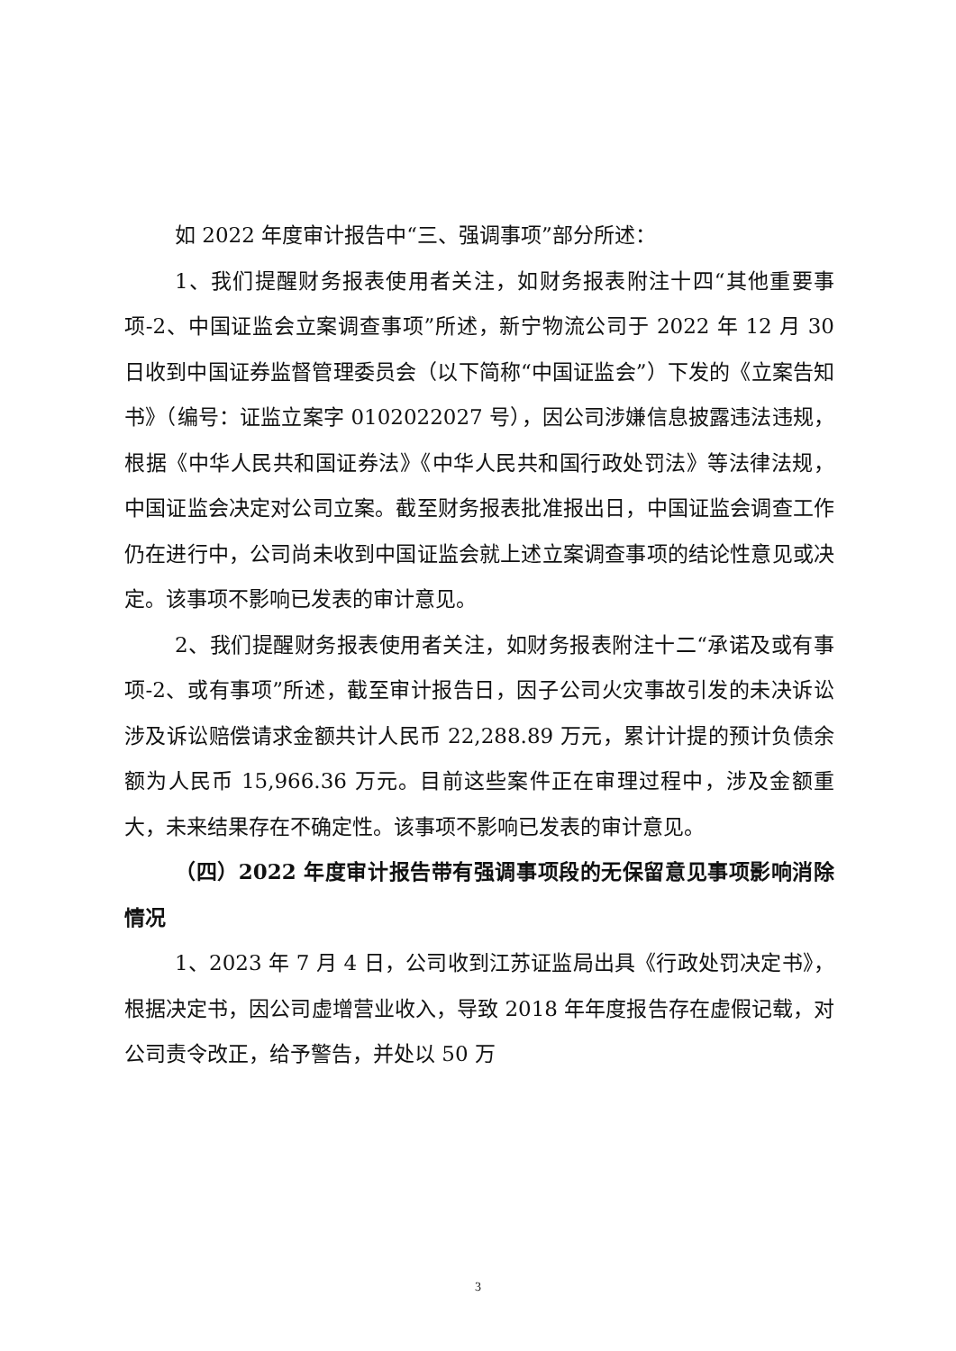如 2022 年度审计报告中“三、强调事项”部分所述：
1、我们提醒财务报表使用者关注，如财务报表附注十四“其他重要事项-2、中国证监会立案调查事项”所述，新宁物流公司于 2022 年 12 月 30 日收到中国证券监督管理委员会（以下简称“中国证监会”）下发的《立案告知书》（编号：证监立案字 0102022027 号），因公司涉嫌信息披露违法违规，根据《中华人民共和国证券法》《中华人民共和国行政处罚法》等法律法规，中国证监会决定对公司立案。截至财务报表批准报出日，中国证监会调查工作仍在进行中，公司尚未收到中国证监会就上述立案调查事项的结论性意见或决定。该事项不影响已发表的审计意见。
2、我们提醒财务报表使用者关注，如财务报表附注十二“承诺及或有事项-2、或有事项”所述，截至审计报告日，因子公司火灾事故引发的未决诉讼涉及诉讼赔偿请求金额共计人民币 22,288.89 万元，累计计提的预计负债余额为人民币 15,966.36 万元。目前这些案件正在审理过程中，涉及金额重大，未来结果存在不确定性。该事项不影响已发表的审计意见。
（四）2022 年度审计报告带有强调事项段的无保留意见事项影响消除情况
1、2023 年 7 月 4 日，公司收到江苏证监局出具《行政处罚决定书》，根据决定书，因公司虚增营业收入，导致 2018 年年度报告存在虚假记载，对公司责令改正，给予警告，并处以 50 万
3